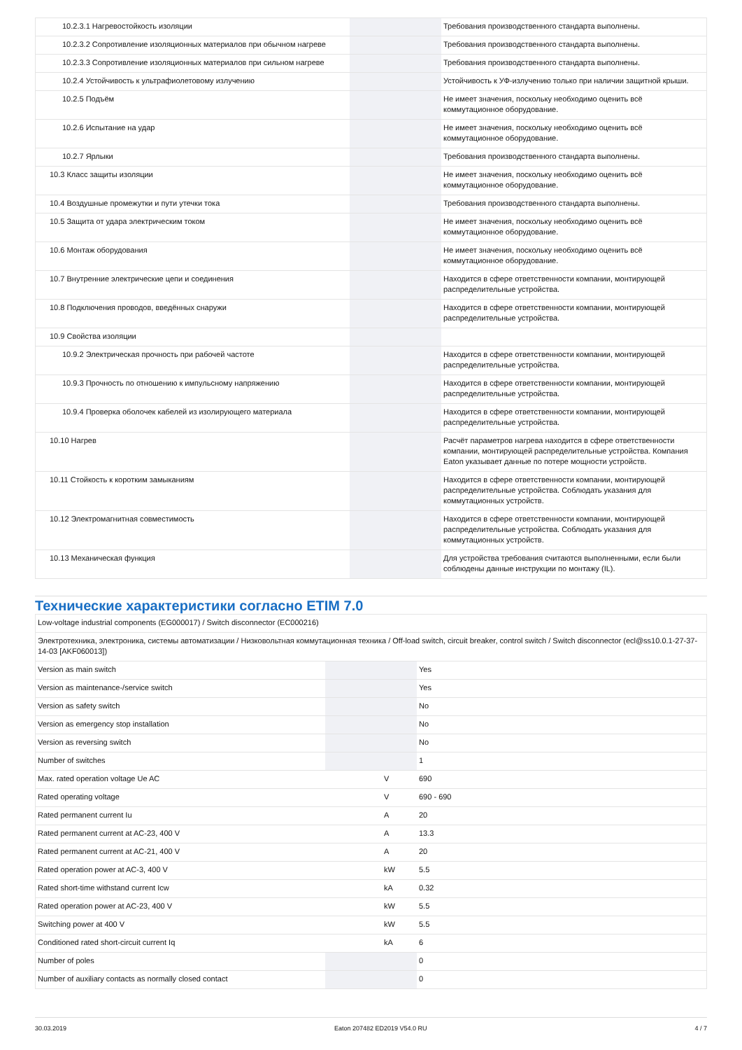| 10.2.3.1 Нагревостойкость изоляции | | | Требования производственного стандарта выполнены. |
| 10.2.3.2 Сопротивление изоляционных материалов при обычном нагреве | | | Требования производственного стандарта выполнены. |
| 10.2.3.3 Сопротивление изоляционных материалов при сильном нагреве | | | Требования производственного стандарта выполнены. |
| 10.2.4 Устойчивость к ультрафиолетовому излучению | | | Устойчивость к УФ-излучению только при наличии защитной крыши. |
| 10.2.5 Подъём | | | Не имеет значения, поскольку необходимо оценить всё коммутационное оборудование. |
| 10.2.6 Испытание на удар | | | Не имеет значения, поскольку необходимо оценить всё коммутационное оборудование. |
| 10.2.7 Ярлыки | | | Требования производственного стандарта выполнены. |
| 10.3 Класс защиты изоляции | | | Не имеет значения, поскольку необходимо оценить всё коммутационное оборудование. |
| 10.4 Воздушные промежутки и пути утечки тока | | | Требования производственного стандарта выполнены. |
| 10.5 Защита от удара электрическим током | | | Не имеет значения, поскольку необходимо оценить всё коммутационное оборудование. |
| 10.6 Монтаж оборудования | | | Не имеет значения, поскольку необходимо оценить всё коммутационное оборудование. |
| 10.7 Внутренние электрические цепи и соединения | | | Находится в сфере ответственности компании, монтирующей распределительные устройства. |
| 10.8 Подключения проводов, введённых снаружи | | | Находится в сфере ответственности компании, монтирующей распределительные устройства. |
| 10.9 Свойства изоляции | | | |
| 10.9.2 Электрическая прочность при рабочей частоте | | | Находится в сфере ответственности компании, монтирующей распределительные устройства. |
| 10.9.3 Прочность по отношению к импульсному напряжению | | | Находится в сфере ответственности компании, монтирующей распределительные устройства. |
| 10.9.4 Проверка оболочек кабелей из изолирующего материала | | | Находится в сфере ответственности компании, монтирующей распределительные устройства. |
| 10.10 Нагрев | | | Расчёт параметров нагрева находится в сфере ответственности компании, монтирующей распределительные устройства. Компания Eaton указывает данные по потере мощности устройств. |
| 10.11 Стойкость к коротким замыканиям | | | Находится в сфере ответственности компании, монтирующей распределительные устройства. Соблюдать указания для коммутационных устройств. |
| 10.12 Электромагнитная совместимость | | | Находится в сфере ответственности компании, монтирующей распределительные устройства. Соблюдать указания для коммутационных устройств. |
| 10.13 Механическая функция | | | Для устройства требования считаются выполненными, если были соблюдены данные инструкции по монтажу (IL). |
Технические характеристики согласно ETIM 7.0
| Low-voltage industrial components (EG000017) / Switch disconnector (EC000216) | | | |
| Электротехника, электроника, системы автоматизации / Низковольтная коммутационная техника / Off-load switch, circuit breaker, control switch / Switch disconnector (ecl@ss10.0.1-27-37-14-03 [AKF060013]) | | | |
| Version as main switch | | | Yes |
| Version as maintenance-/service switch | | | Yes |
| Version as safety switch | | | No |
| Version as emergency stop installation | | | No |
| Version as reversing switch | | | No |
| Number of switches | | | 1 |
| Max. rated operation voltage Ue AC | | V | 690 |
| Rated operating voltage | | V | 690 - 690 |
| Rated permanent current Iu | | A | 20 |
| Rated permanent current at AC-23, 400 V | | A | 13.3 |
| Rated permanent current at AC-21, 400 V | | A | 20 |
| Rated operation power at AC-3, 400 V | | kW | 5.5 |
| Rated short-time withstand current Icw | | kA | 0.32 |
| Rated operation power at AC-23, 400 V | | kW | 5.5 |
| Switching power at 400 V | | kW | 5.5 |
| Conditioned rated short-circuit current Iq | | kA | 6 |
| Number of poles | | | 0 |
| Number of auxiliary contacts as normally closed contact | | | 0 |
30.03.2019 Eaton 207482 ED2019 V54.0 RU 4 / 7